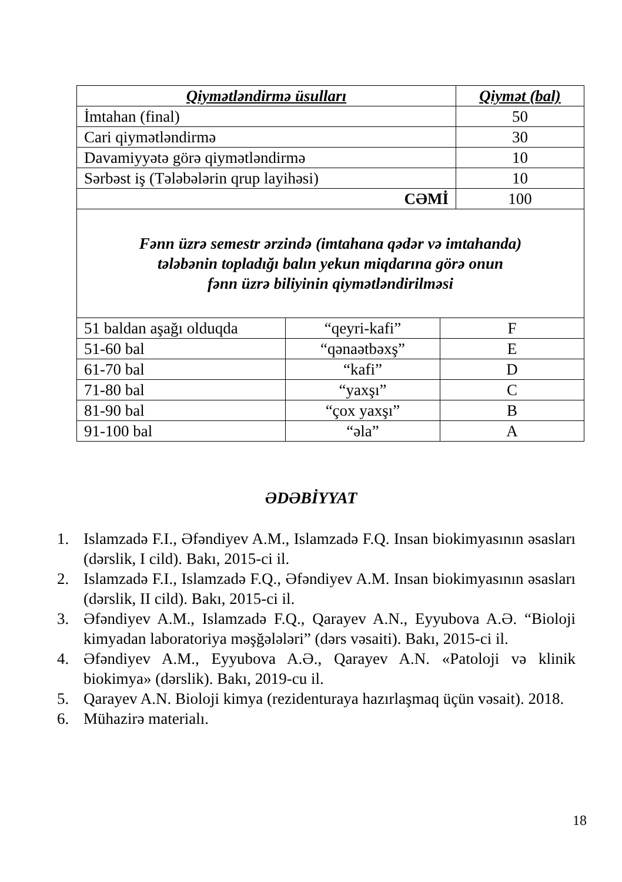| Qiymətləndirmə üsulları | Qiymət (bal) |
| --- | --- |
| İmtahan (final) | 50 |
| Cari qiymətləndirmə | 30 |
| Davamiyyətə görə qiymətləndirmə | 10 |
| Sərbəst iş (Tələbələrin qrup layihəsi) | 10 |
| CƏMİ | 100 |
| Fənn üzrə semestr ərzində (imtahana qədər və imtahanda) tələbənin topladığı balın yekun miqdarına görə onun fənn üzrə biliyinin qiymətləndirilməsi | | |
| 51 baldan aşağı olduqda | “qeyri-kafi” | F |
| 51-60 bal | “qənaətbəxş” | E |
| 61-70 bal | “kafi” | D |
| 71-80 bal | “yaxşı” | C |
| 81-90 bal | “çox yaxşı” | B |
| 91-100 bal | “əla” | A |
ƏDƏBİYYAT
1. Islamzadə F.I., Əfəndiyev A.M., Islamzadə F.Q. Insan biokimyasının əsasları (dərslik, I cild). Bakı, 2015-ci il.
2. Islamzadə F.I., Islamzadə F.Q., Əfəndiyev A.M. Insan biokimyasının əsasları (dərslik, II cild). Bakı, 2015-ci il.
3. Əfəndiyev A.M., Islamzadə F.Q., Qarayev A.N., Eyyubova A.Ə. “Bioloji kimyadan laboratoriya məşğələləri” (dərs vəsaiti). Bakı, 2015-ci il.
4. Əfəndiyev A.M., Eyyubova A.Ə., Qarayev A.N. «Patoloji və klinik biokimya» (dərslik). Bakı, 2019-cu il.
5. Qarayev A.N. Bioloji kimya (rezidenturaya hazırlaşmaq üçün vəsait). 2018.
6. Mühazirə materialı.
18